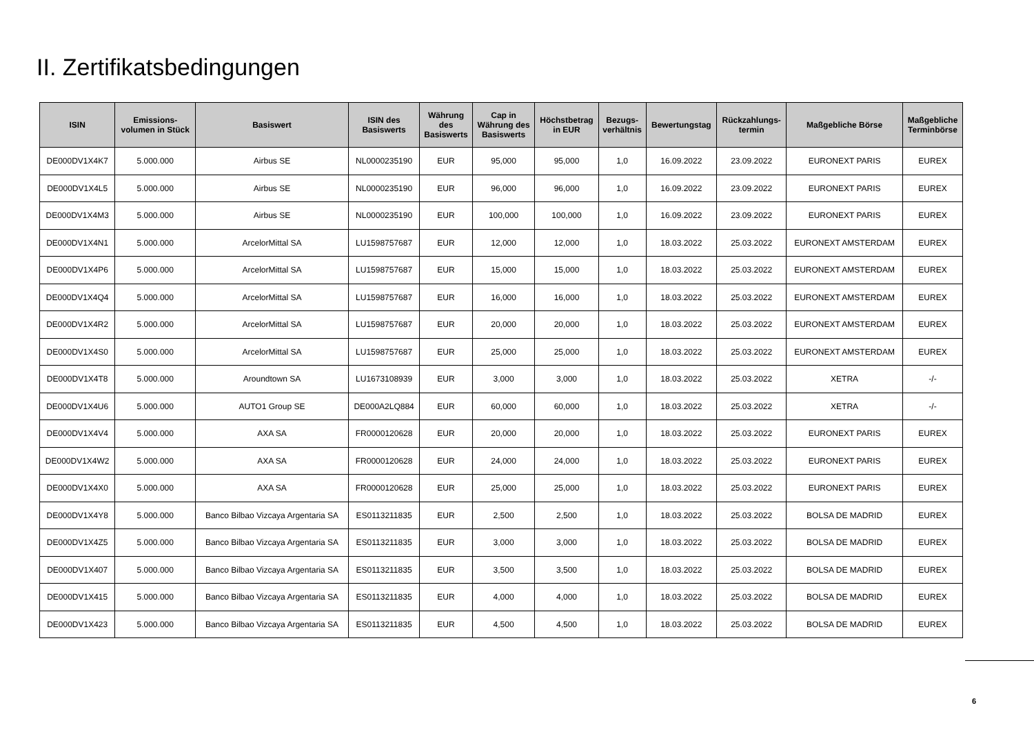II. Zertifikatsbedingungen
| ISIN | Emissions- volumen in Stück | Basiswert | ISIN des Basiswerts | Währung des Basiswerts | Cap in Währung des Basiswerts | Höchstbetrag in EUR | Bezugs- verhältnis | Bewertungstag | Rückzahlungs- termin | Maßgebliche Börse | Maßgebliche Terminbörse |
| --- | --- | --- | --- | --- | --- | --- | --- | --- | --- | --- | --- |
| DE000DV1X4K7 | 5.000.000 | Airbus SE | NL0000235190 | EUR | 95,000 | 95,000 | 1,0 | 16.09.2022 | 23.09.2022 | EURONEXT PARIS | EUREX |
| DE000DV1X4L5 | 5.000.000 | Airbus SE | NL0000235190 | EUR | 96,000 | 96,000 | 1,0 | 16.09.2022 | 23.09.2022 | EURONEXT PARIS | EUREX |
| DE000DV1X4M3 | 5.000.000 | Airbus SE | NL0000235190 | EUR | 100,000 | 100,000 | 1,0 | 16.09.2022 | 23.09.2022 | EURONEXT PARIS | EUREX |
| DE000DV1X4N1 | 5.000.000 | ArcelorMittal SA | LU1598757687 | EUR | 12,000 | 12,000 | 1,0 | 18.03.2022 | 25.03.2022 | EURONEXT AMSTERDAM | EUREX |
| DE000DV1X4P6 | 5.000.000 | ArcelorMittal SA | LU1598757687 | EUR | 15,000 | 15,000 | 1,0 | 18.03.2022 | 25.03.2022 | EURONEXT AMSTERDAM | EUREX |
| DE000DV1X4Q4 | 5.000.000 | ArcelorMittal SA | LU1598757687 | EUR | 16,000 | 16,000 | 1,0 | 18.03.2022 | 25.03.2022 | EURONEXT AMSTERDAM | EUREX |
| DE000DV1X4R2 | 5.000.000 | ArcelorMittal SA | LU1598757687 | EUR | 20,000 | 20,000 | 1,0 | 18.03.2022 | 25.03.2022 | EURONEXT AMSTERDAM | EUREX |
| DE000DV1X4S0 | 5.000.000 | ArcelorMittal SA | LU1598757687 | EUR | 25,000 | 25,000 | 1,0 | 18.03.2022 | 25.03.2022 | EURONEXT AMSTERDAM | EUREX |
| DE000DV1X4T8 | 5.000.000 | Aroundtown SA | LU1673108939 | EUR | 3,000 | 3,000 | 1,0 | 18.03.2022 | 25.03.2022 | XETRA | -/- |
| DE000DV1X4U6 | 5.000.000 | AUTO1 Group SE | DE000A2LQ884 | EUR | 60,000 | 60,000 | 1,0 | 18.03.2022 | 25.03.2022 | XETRA | -/- |
| DE000DV1X4V4 | 5.000.000 | AXA SA | FR0000120628 | EUR | 20,000 | 20,000 | 1,0 | 18.03.2022 | 25.03.2022 | EURONEXT PARIS | EUREX |
| DE000DV1X4W2 | 5.000.000 | AXA SA | FR0000120628 | EUR | 24,000 | 24,000 | 1,0 | 18.03.2022 | 25.03.2022 | EURONEXT PARIS | EUREX |
| DE000DV1X4X0 | 5.000.000 | AXA SA | FR0000120628 | EUR | 25,000 | 25,000 | 1,0 | 18.03.2022 | 25.03.2022 | EURONEXT PARIS | EUREX |
| DE000DV1X4Y8 | 5.000.000 | Banco Bilbao Vizcaya Argentaria SA | ES0113211835 | EUR | 2,500 | 2,500 | 1,0 | 18.03.2022 | 25.03.2022 | BOLSA DE MADRID | EUREX |
| DE000DV1X4Z5 | 5.000.000 | Banco Bilbao Vizcaya Argentaria SA | ES0113211835 | EUR | 3,000 | 3,000 | 1,0 | 18.03.2022 | 25.03.2022 | BOLSA DE MADRID | EUREX |
| DE000DV1X407 | 5.000.000 | Banco Bilbao Vizcaya Argentaria SA | ES0113211835 | EUR | 3,500 | 3,500 | 1,0 | 18.03.2022 | 25.03.2022 | BOLSA DE MADRID | EUREX |
| DE000DV1X415 | 5.000.000 | Banco Bilbao Vizcaya Argentaria SA | ES0113211835 | EUR | 4,000 | 4,000 | 1,0 | 18.03.2022 | 25.03.2022 | BOLSA DE MADRID | EUREX |
| DE000DV1X423 | 5.000.000 | Banco Bilbao Vizcaya Argentaria SA | ES0113211835 | EUR | 4,500 | 4,500 | 1,0 | 18.03.2022 | 25.03.2022 | BOLSA DE MADRID | EUREX |
6